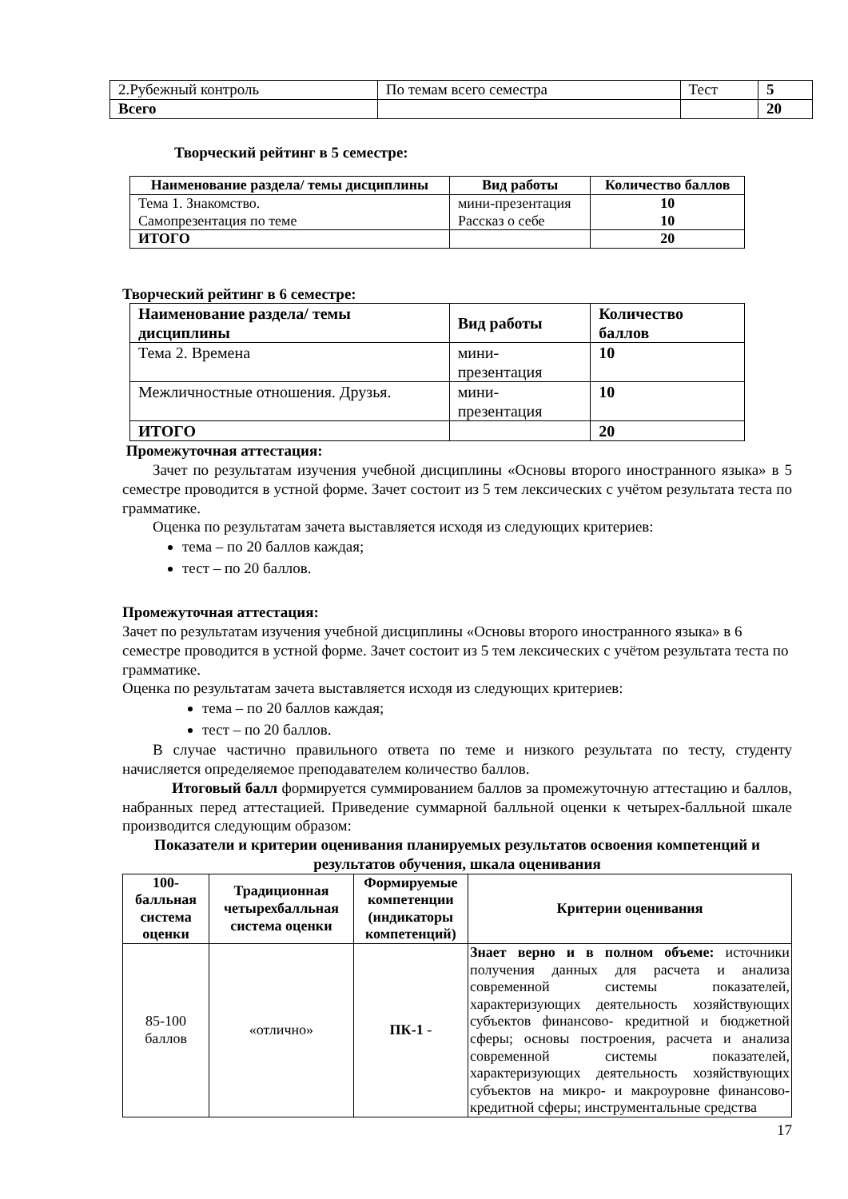| 2.Рубежный контроль | По темам всего семестра | Тест | 5 |
| Всего | | | 20 |
Творческий рейтинг в 5 семестре:
| Наименование раздела/ темы дисциплины | Вид работы | Количество баллов |
| --- | --- | --- |
| Тема 1. Знакомство. Самопрезентация по теме | мини-презентация Рассказ о себе | 10 10 |
| ИТОГО | | 20 |
Творческий рейтинг в 6 семестре:
| Наименование раздела/ темы дисциплины | Вид работы | Количество баллов |
| --- | --- | --- |
| Тема 2. Времена | мини-презентация | 10 |
| Межличностные отношения. Друзья. | мини-презентация | 10 |
| ИТОГО | | 20 |
Промежуточная аттестация:
Зачет по результатам изучения учебной дисциплины «Основы второго иностранного языка» в 5 семестре проводится в устной форме. Зачет состоит из 5 тем лексических с учётом результата теста по грамматике.
Оценка по результатам зачета выставляется исходя из следующих критериев:
тема – по 20 баллов каждая;
тест – по 20 баллов.
Промежуточная аттестация:
Зачет по результатам изучения учебной дисциплины «Основы второго иностранного языка» в 6 семестре проводится в устной форме. Зачет состоит из 5 тем лексических с учётом результата теста по грамматике.
Оценка по результатам зачета выставляется исходя из следующих критериев:
тема – по 20 баллов каждая;
тест – по 20 баллов.
В случае частично правильного ответа по теме и низкого результата по тесту, студенту начисляется определяемое преподавателем количество баллов.
Итоговый балл формируется суммированием баллов за промежуточную аттестацию и баллов, набранных перед аттестацией. Приведение суммарной балльной оценки к четырех-балльной шкале производится следующим образом:
Показатели и критерии оценивания планируемых результатов освоения компетенций и результатов обучения, шкала оценивания
| 100-балльная система оценки | Традиционная четырехбалльная система оценки | Формируемые компетенции (индикаторы компетенций) | Критерии оценивания |
| --- | --- | --- | --- |
| 85-100 баллов | «отлично» | ПК-1 - | Знает верно и в полном объеме: источники получения данных для расчета и анализа современной системы показателей, характеризующих деятельность хозяйствующих субъектов финансово- кредитной и бюджетной сферы; основы построения, расчета и анализа современной системы показателей, характеризующих деятельность хозяйствующих субъектов на микро- и макроуровне финансово-кредитной сферы; инструментальные средства |
17